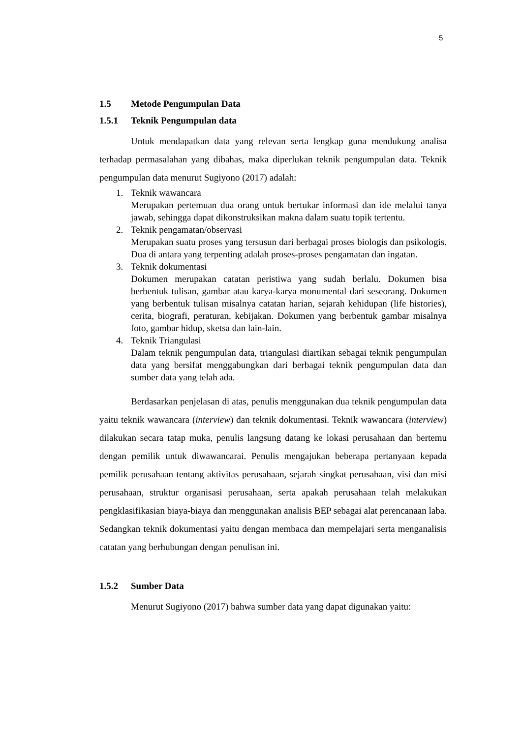5
1.5 Metode Pengumpulan Data
1.5.1 Teknik Pengumpulan data
Untuk mendapatkan data yang relevan serta lengkap guna mendukung analisa terhadap permasalahan yang dibahas, maka diperlukan teknik pengumpulan data. Teknik pengumpulan data menurut Sugiyono (2017) adalah:
1. Teknik wawancara
Merupakan pertemuan dua orang untuk bertukar informasi dan ide melalui tanya jawab, sehingga dapat dikonstruksikan makna dalam suatu topik tertentu.
2. Teknik pengamatan/observasi
Merupakan suatu proses yang tersusun dari berbagai proses biologis dan psikologis. Dua di antara yang terpenting adalah proses-proses pengamatan dan ingatan.
3. Teknik dokumentasi
Dokumen merupakan catatan peristiwa yang sudah berlalu. Dokumen bisa berbentuk tulisan, gambar atau karya-karya monumental dari seseorang. Dokumen yang berbentuk tulisan misalnya catatan harian, sejarah kehidupan (life histories), cerita, biografi, peraturan, kebijakan. Dokumen yang berbentuk gambar misalnya foto, gambar hidup, sketsa dan lain-lain.
4. Teknik Triangulasi
Dalam teknik pengumpulan data, triangulasi diartikan sebagai teknik pengumpulan data yang bersifat menggabungkan dari berbagai teknik pengumpulan data dan sumber data yang telah ada.
Berdasarkan penjelasan di atas, penulis menggunakan dua teknik pengumpulan data yaitu teknik wawancara (interview) dan teknik dokumentasi. Teknik wawancara (interview) dilakukan secara tatap muka, penulis langsung datang ke lokasi perusahaan dan bertemu dengan pemilik untuk diwawancarai. Penulis mengajukan beberapa pertanyaan kepada pemilik perusahaan tentang aktivitas perusahaan, sejarah singkat perusahaan, visi dan misi perusahaan, struktur organisasi perusahaan, serta apakah perusahaan telah melakukan pengklasifikasian biaya-biaya dan menggunakan analisis BEP sebagai alat perencanaan laba. Sedangkan teknik dokumentasi yaitu dengan membaca dan mempelajari serta menganalisis catatan yang berhubungan dengan penulisan ini.
1.5.2 Sumber Data
Menurut Sugiyono (2017) bahwa sumber data yang dapat digunakan yaitu: